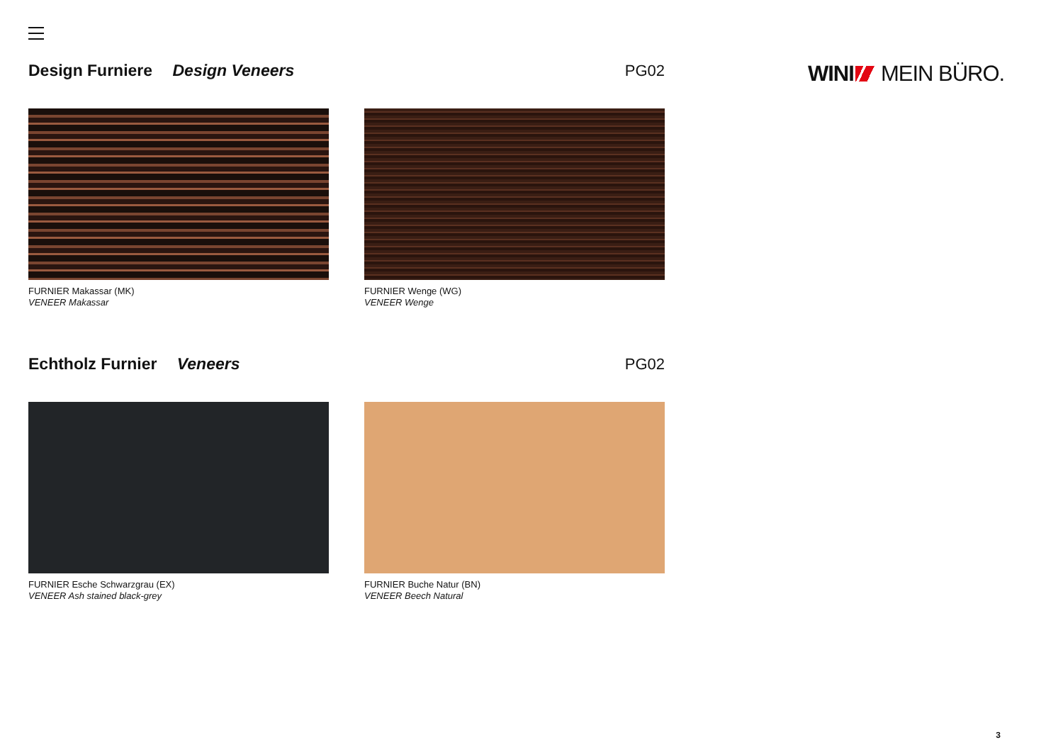WINI MEIN BÜRO.
Design Furniere Design Veneers PG02
FURNIER Makassar (MK)
VENEER Makassar
FURNIER Wenge (WG)
VENEER Wenge
Echtholz Furnier Veneers PG02
FURNIER Esche Schwarzgrau (EX)
VENEER Ash stained black-grey
FURNIER Buche Natur (BN)
VENEER Beech Natural
3